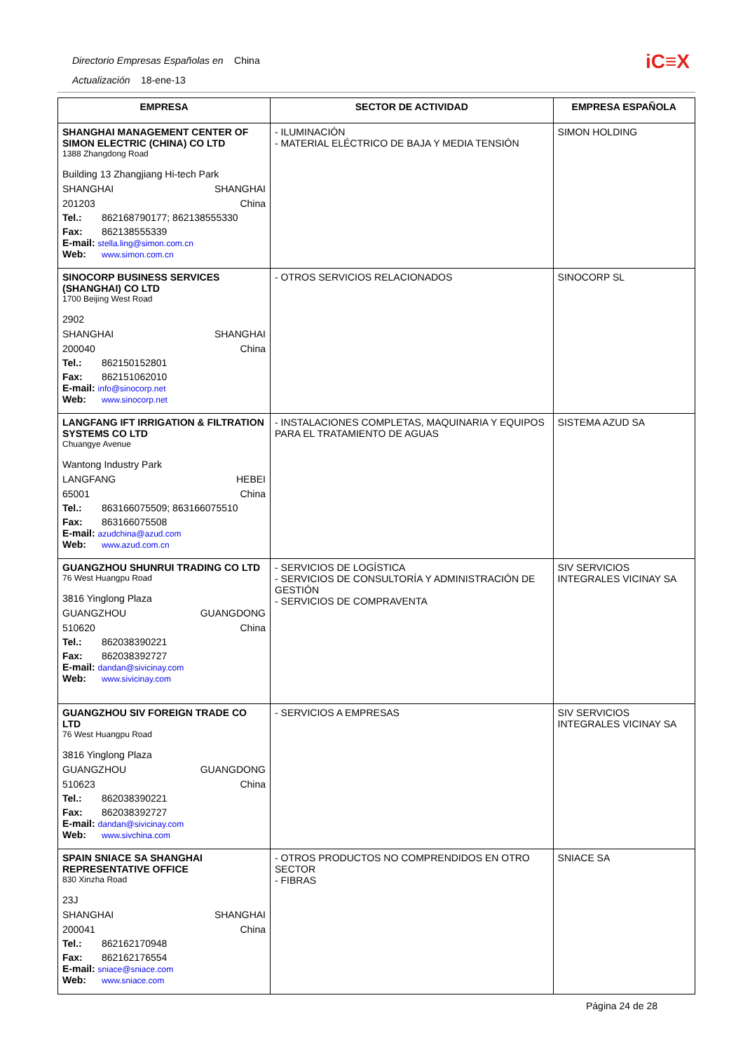Directorio Empresas Españolas en China
Actualización 18-ene-13
iC≡X
| EMPRESA | SECTOR DE ACTIVIDAD | EMPRESA ESPAÑOLA |
| --- | --- | --- |
| SHANGHAI MANAGEMENT CENTER OF SIMON ELECTRIC (CHINA) CO LTD 1388 Zhangdong Road Building 13 Zhangjiang Hi-tech Park SHANGHAI SHANGHAI 201203 China Tel.: 862168790177; 862138555330 Fax: 862138555339 E-mail: stella.ling@simon.com.cn Web: www.simon.com.cn | - ILUMINACIÓN - MATERIAL ELÉCTRICO DE BAJA Y MEDIA TENSIÓN | SIMON HOLDING |
| SINOCORP BUSINESS SERVICES (SHANGHAI) CO LTD 1700 Beijing West Road 2902 SHANGHAI SHANGHAI 200040 China Tel.: 862150152801 Fax: 862151062010 E-mail: info@sinocorp.net Web: www.sinocorp.net | - OTROS SERVICIOS RELACIONADOS | SINOCORP SL |
| LANGFANG IFT IRRIGATION & FILTRATION SYSTEMS CO LTD Chuangye Avenue Wantong Industry Park LANGFANG HEBEI 65001 China Tel.: 863166075509; 863166075510 Fax: 863166075508 E-mail: azudchina@azud.com Web: www.azud.com.cn | - INSTALACIONES COMPLETAS, MAQUINARIA Y EQUIPOS PARA EL TRATAMIENTO DE AGUAS | SISTEMA AZUD SA |
| GUANGZHOU SHUNRUI TRADING CO LTD 76 West Huangpu Road 3816 Yinglong Plaza GUANGZHOU GUANGDONG 510620 China Tel.: 862038390221 Fax: 862038392727 E-mail: dandan@sivicinay.com Web: www.sivicinay.com | - SERVICIOS DE LOGÍSTICA - SERVICIOS DE CONSULTORÍA Y ADMINISTRACIÓN DE GESTIÓN - SERVICIOS DE COMPRAVENTA | SIV SERVICIOS INTEGRALES VICINAY SA |
| GUANGZHOU SIV FOREIGN TRADE CO LTD 76 West Huangpu Road 3816 Yinglong Plaza GUANGZHOU GUANGDONG 510623 China Tel.: 862038390221 Fax: 862038392727 E-mail: dandan@sivicinay.com Web: www.sivchina.com | - SERVICIOS A EMPRESAS | SIV SERVICIOS INTEGRALES VICINAY SA |
| SPAIN SNIACE SA SHANGHAI REPRESENTATIVE OFFICE 830 Xinzha Road 23J SHANGHAI SHANGHAI 200041 China Tel.: 862162170948 Fax: 862162176554 E-mail: sniace@sniace.com Web: www.sniace.com | - OTROS PRODUCTOS NO COMPRENDIDOS EN OTRO SECTOR - FIBRAS | SNIACE SA |
Página 24 de 28